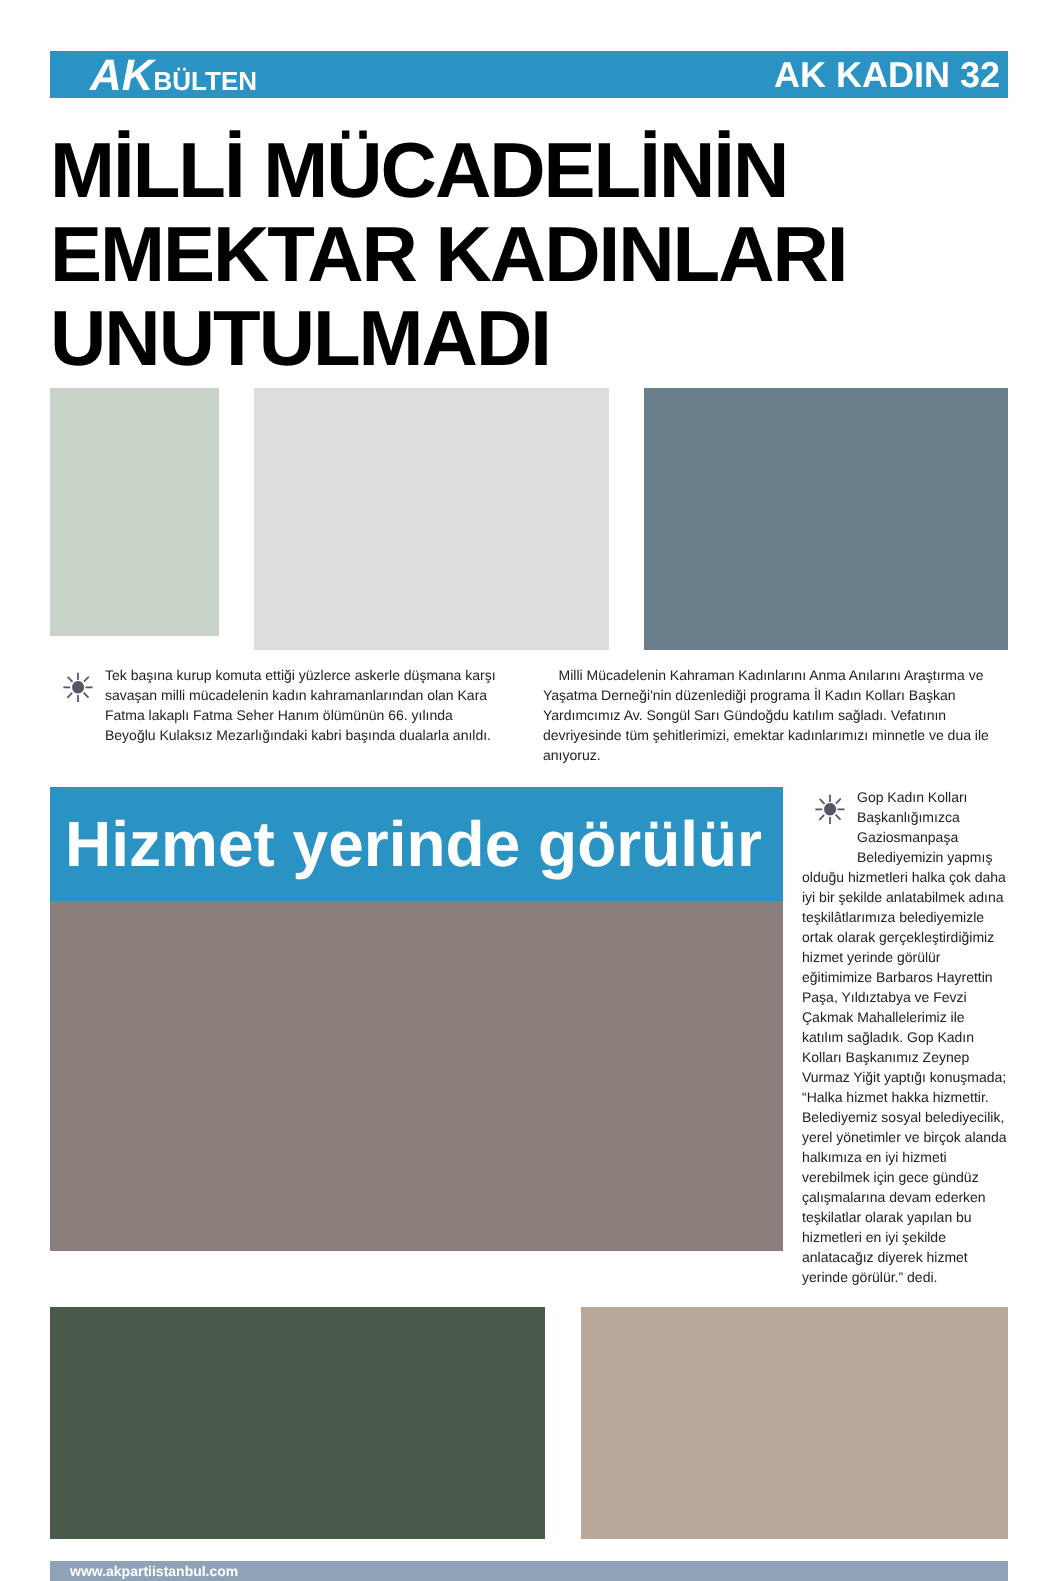AKBÜLTEN
AK KADIN 32
MİLLİ MÜCADELİNİN EMEKTAR KADINLARI UNUTULMADI
☀
Tek başına kurup komuta ettiği yüzlerce askerle düşmana karşı savaşan milli mücadelenin kadın kahramanlarından olan Kara Fatma lakaplı Fatma Seher Hanım ölümünün 66. yılında Beyoğlu Kulaksız Mezarlığındaki kabri başında dualarla anıldı.
Milli Mücadelenin Kahraman Kadınlarını Anma Anılarını Araştırma ve Yaşatma Derneği'nin düzenlediği programa İl Kadın Kolları Başkan Yardımcımız Av. Songül Sarı Gündoğdu katılım sağladı. Vefatının devriyesinde tüm şehitlerimizi, emektar kadınlarımızı minnetle ve dua ile anıyoruz.
Hizmet yerinde görülür
☀
Gop Kadın Kolları Başkanlığımızca Gaziosmanpaşa Belediyemizin yapmış
olduğu hizmetleri halka çok daha iyi bir şekilde anlatabilmek adına teşkilâtlarımıza belediyemizle ortak olarak gerçekleştirdiğimiz hizmet yerinde görülür eğitimimize Barbaros Hayrettin Paşa, Yıldıztabya ve Fevzi Çakmak Mahallelerimiz ile katılım sağladık. Gop Kadın Kolları Başkanımız Zeynep Vurmaz Yiğit yaptığı konuşmada; “Halka hizmet hakka hizmettir. Belediyemiz sosyal belediyecilik, yerel yönetimler ve birçok alanda halkımıza en iyi hizmeti verebilmek için gece gündüz çalışmalarına devam ederken teşkilatlar olarak yapılan bu hizmetleri en iyi şekilde anlatacağız diyerek hizmet yerinde görülür.” dedi.
www.akpartiistanbul.com